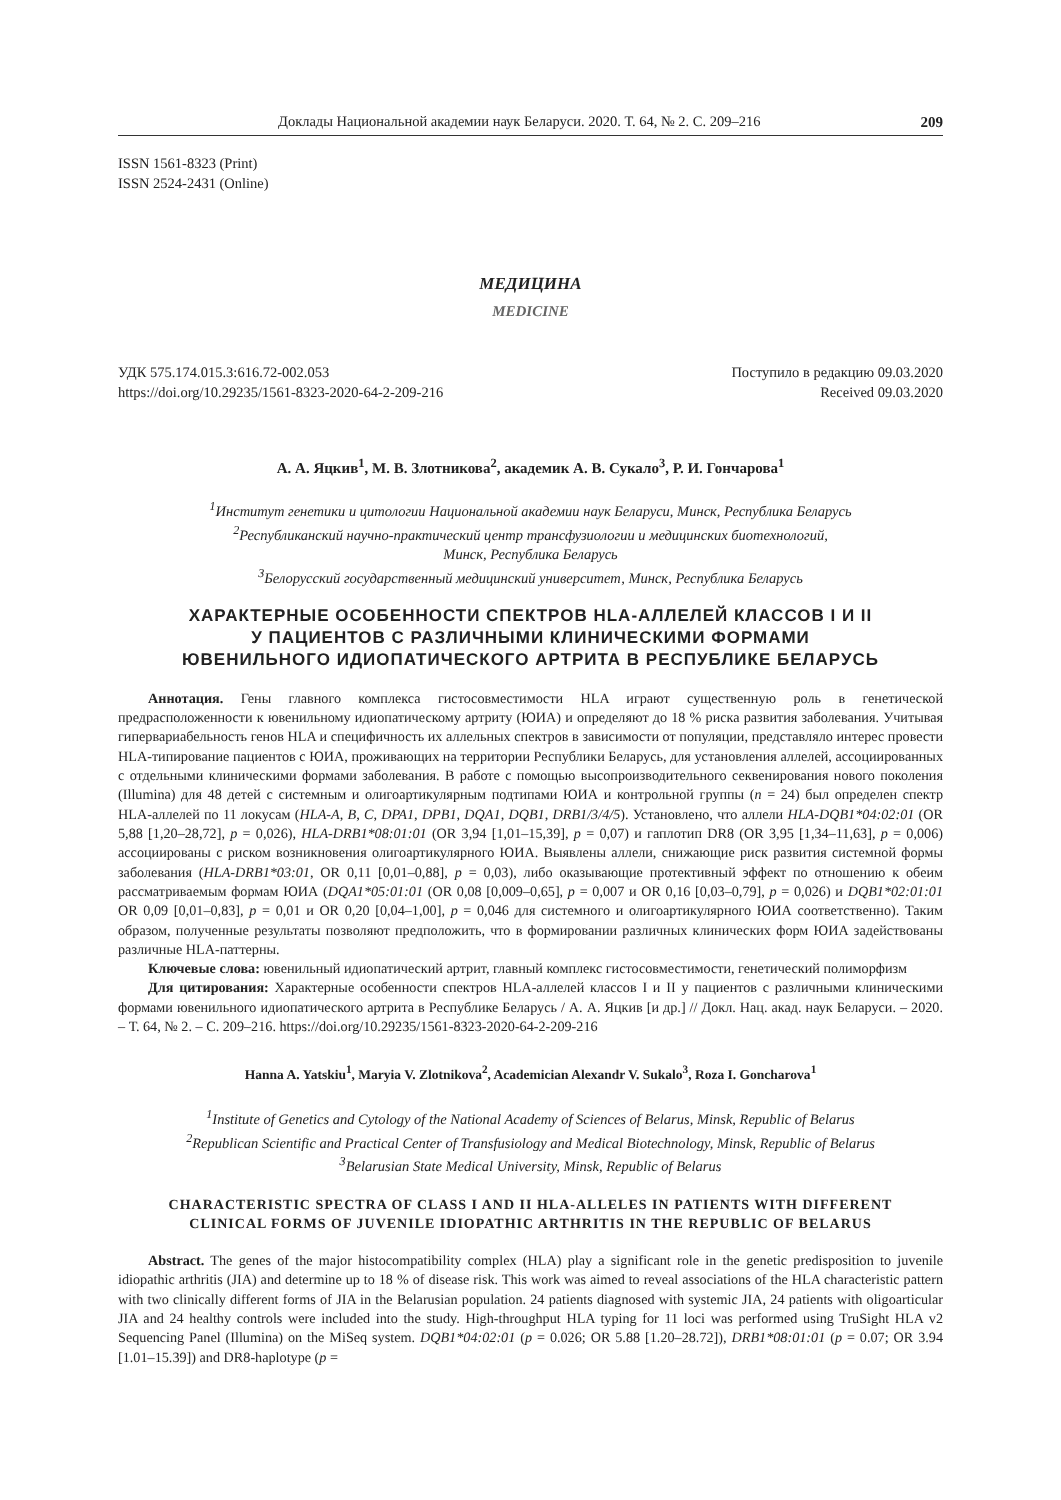Доклады Национальной академии наук Беларуси. 2020. Т. 64, № 2. С. 209–216 209
ISSN 1561-8323 (Print)
ISSN 2524-2431 (Online)
МЕДИЦИНА
MEDICINE
УДК 575.174.015.3:616.72-002.053
https://doi.org/10.29235/1561-8323-2020-64-2-209-216
Поступило в редакцию 09.03.2020
Received 09.03.2020
А. А. Яцкив<sup>1</sup>, М. В. Злотникова<sup>2</sup>, академик А. В. Сукало<sup>3</sup>, Р. И. Гончарова<sup>1</sup>
<sup>1</sup> Институт генетики и цитологии Национальной академии наук Беларуси, Минск, Республика Беларусь
<sup>2</sup> Республиканский научно-практический центр трансфузиологии и медицинских биотехнологий,
Минск, Республика Беларусь
<sup>3</sup> Белорусский государственный медицинский университет, Минск, Республика Беларусь
ХАРАКТЕРНЫЕ ОСОБЕННОСТИ СПЕКТРОВ HLA-АЛЛЕЛЕЙ КЛАССОВ I И II
У ПАЦИЕНТОВ С РАЗЛИЧНЫМИ КЛИНИЧЕСКИМИ ФОРМАМИ
ЮВЕНИЛЬНОГО ИДИОПАТИЧЕСКОГО АРТРИТА В РЕСПУБЛИКЕ БЕЛАРУСЬ
Аннотация. Гены главного комплекса гистосовместимости HLA играют существенную роль в генетической предрасположенности к ювенильному идиопатическому артриту (ЮИА) и определяют до 18 % риска развития заболевания. Учитывая гипервариабельность генов HLA и специфичность их аллельных спектров в зависимости от популяции, представляло интерес провести HLA-типирование пациентов с ЮИА, проживающих на территории Республики Беларусь, для установления аллелей, ассоциированных с отдельными клиническими формами заболевания. В работе с помощью высопроизводительного секвенирования нового поколения (Illumina) для 48 детей с системным и олигоартикулярным подтипами ЮИА и контрольной группы (n = 24) был определен спектр HLA-аллелей по 11 локусам (HLA-A, B, C, DPA1, DPB1, DQA1, DQB1, DRB1/3/4/5). Установлено, что аллели HLA-DQB1*04:02:01 (OR 5,88 [1,20–28,72], p = 0,026), HLA-DRB1*08:01:01 (OR 3,94 [1,01–15,39], p = 0,07) и гаплотип DR8 (OR 3,95 [1,34–11,63], p = 0,006) ассоциированы с риском возникновения олигоартикулярного ЮИА. Выявлены аллели, снижающие риск развития системной формы заболевания (HLA-DRB1*03:01, OR 0,11 [0,01–0,88], p = 0,03), либо оказывающие протективный эффект по отношению к обеим рассматриваемым формам ЮИА (DQA1*05:01:01 (OR 0,08 [0,009–0,65], p = 0,007 и OR 0,16 [0,03–0,79], p = 0,026) и DQB1*02:01:01 OR 0,09 [0,01–0,83], p = 0,01 и OR 0,20 [0,04–1,00], p = 0,046 для системного и олигоартикулярного ЮИА соответственно). Таким образом, полученные результаты позволяют предположить, что в формировании различных клинических форм ЮИА задействованы различные HLA-паттерны.
Ключевые слова: ювенильный идиопатический артрит, главный комплекс гистосовместимости, генетический полиморфизм
Для цитирования: Характерные особенности спектров HLA-аллелей классов I и II у пациентов с различными клиническими формами ювенильного идиопатического артрита в Республике Беларусь / А. А. Яцкив [и др.] // Докл. Нац. акад. наук Беларуси. – 2020. – Т. 64, № 2. – С. 209–216. https://doi.org/10.29235/1561-8323-2020-64-2-209-216
Hanna A. Yatskiu<sup>1</sup>, Maryia V. Zlotnikova<sup>2</sup>, Academician Alexandr V. Sukalo<sup>3</sup>, Roza I. Goncharova<sup>1</sup>
<sup>1</sup> Institute of Genetics and Cytology of the National Academy of Sciences of Belarus, Minsk, Republic of Belarus
<sup>2</sup> Republican Scientific and Practical Center of Transfusiology and Medical Biotechnology, Minsk, Republic of Belarus
<sup>3</sup> Belarusian State Medical University, Minsk, Republic of Belarus
CHARACTERISTIC SPECTRA OF CLASS I AND II HLA-ALLELES IN PATIENTS WITH DIFFERENT
CLINICAL FORMS OF JUVENILE IDIOPATHIC ARTHRITIS IN THE REPUBLIC OF BELARUS
Abstract. The genes of the major histocompatibility complex (HLA) play a significant role in the genetic predisposition to juvenile idiopathic arthritis (JIA) and determine up to 18 % of disease risk. This work was aimed to reveal associations of the HLA characteristic pattern with two clinically different forms of JIA in the Belarusian population. 24 patients diagnosed with systemic JIA, 24 patients with oligoarticular JIA and 24 healthy controls were included into the study. High-throughput HLA typing for 11 loci was performed using TruSight HLA v2 Sequencing Panel (Illumina) on the MiSeq system. DQB1*04:02:01 (p = 0.026; OR 5.88 [1.20–28.72]), DRB1*08:01:01 (p = 0.07; OR 3.94 [1.01–15.39]) and DR8-haplotype (p =